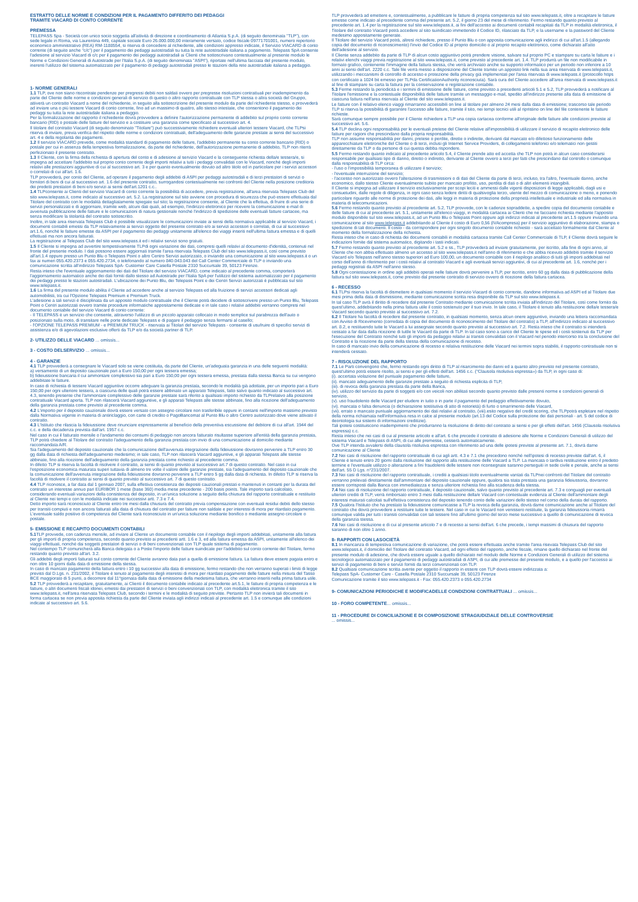ESTRATTO DELLE NORME E CONDIZIONI PER IL PAGAMENTO DIFFERITO DEI PEDAGGI
TRAMITE VIACARD DI CONTO CORRENTE
PREMESSA
TELEPASS Spa - Società con unico socio soggetta all'attività di direzione e coordinamento di Atlantia S.p.A. (di seguito denominata "TLP"), con sede legale in Roma, via Laurentina 449, capitale sociale Euro 26.000.000,00 interamente versato, codice fiscale 09771701001, numero repertorio economico amministrativo (REA) RM-1188554, si riserva di concedere al richiedente, alle condizioni appresso indicate, il Servizio VIACARD di conto corrente (di seguito anche "c/c") per il pagamento dei pedaggi autostradali su tutta la rete autostradale italiana a pagamento. Telepass SpA consente l'adesione al servizio Viacard di c/c per il pagamento dei pedaggi autostradali ai Clienti che sottoscrivano contestualmente al presente modulo le Norme e Condizioni Generali di Autostrade per l'Italia S.p.A. (di seguito denominata "ASPI"), riportate nell'ultima facciata del presente modulo, inerenti l'utilizzo del sistema automatizzato per il pagamento di pedaggi autostradali presso le stazioni della rete autostradale italiana a pedaggio.
1- NORME GENERALI
1.1 TLP, ove non siano riscontrate pendenze per pregressi debiti non saldati ovvero per pregresse risoluzioni contrattuali per inadempimento da parte del Cliente delle norme e condizioni generali di servizio di questo o altro rapporto contrattuale con TLP stessa o altra società del Gruppo, attiverà un contratto Viacard a nome del richiedente, in seguito alla sottoscrizione del presente modulo da parte del richiedente stesso, e provvederà ad inviare una o più tessere Viacard di conto corrente, fino ad un massimo di quattro, allo stesso intestate, che consentono il pagamento dei pedaggi su tutta la rete autostradale italiana a pedaggio.
Per la formalizzazione del rapporto il richiedente dovrà provvedere a definire l'autorizzazione permanente di addebito sul proprio conto corrente bancario (RID) o postale delle fatture del servizio e a costituire una garanzia come specificato al successivo art. 4.
Il titolare del contratto Viacard (di seguito denominato "Titolare") può successivamente richiedere eventuali ulteriori tessere Viacard, che TLPsi riserva di inviare, previa verifica del rispetto delle norme e condizioni contrattuali, dell'adeguamento delle garanzie prestate ai sensi del successivo art. 4 e della regolarità dei pagamenti.
1.2 Il servizio VIACARD prevede, come modalità standard di pagamento delle fatture, l'addebito permanente su conto corrente bancario (RID) o postale per cui in assenza della tempestiva formalizzazione, da parte del richiedente, dell'autorizzazione permanente di addebito, TLP non riterrà perfezionato il presente contratto.
1.3 Il Cliente, con la firma della richiesta di apertura del conto e di adesione al servizio Viacard e la conseguente richiesta della/e tessera/e, si impegna ad accettare l'addebito sul proprio conto corrente degli importi relativi a tutti i pedaggi convalidati con le Viacard, nonché degli importi relativi alle prestazioni aggiuntive di cui al successivo art. 3 e per quanto eventualmente dovuto ad altro titolo ed in particolare per i servizi accessori o correlati di cui all'art. 1.6.
TLP provvederà, per conto del Cliente, ad operare il pagamento degli addebiti di ASPI per pedaggi autostradali e di terzi prestatori di servizi o fornitori di beni di cui al successivo art. 1.6 del presente contratto, surrogandosi contestualmente nei confronti del Cliente nella posizione creditoria dei predetti prestatori di beni e/o servizi ai sensi dell'art.1201 c.c..
1.4 TLPconsente ai Clienti del servizio Viacard di conto corrente la possibilità di accedere, previa registrazione, all'area riservata Telepass Club del sito www.telepass.it, come indicato al successivo art. 5.2. La registrazione sul sito avviene con procedura di sicurezza che può essere effettuata dal Titolare del contratto con le modalità dettagliatamente spiegate sul sito; la registrazione consente, al Cliente che la effettua, di fruire di una serie di servizi personalizzati e di aggiornare, tramite web, alcuni dati quali, ad esempio, l'indirizzo elettronico per ricevere la comunicazione e-mail di avvenuta pubblicazione delle fatture e le comunicazioni di natura gestionale nonché l'indirizzo di spedizione delle eventuali fatture cartacee, ma senza modificare la titolarità del contratto sottoscritto.
Inoltre, in tale area riservata Telepass Club è possibile visualizzare le comunicazioni inviate ai sensi della normativa applicabile al servizio Viacard, i documenti contabili emessi da TLP relativamente ai servizi oggetto del presente contratto e/o ai servizi accessori o correlati, di cui al successivo art.1.6, nonché le fatture emesse da ASPI per il pagamento dei pedaggi unitamente all'elenco dei viaggi inseriti nell'ultima fattura emessa e di quelli effettuati ma non ancora fatturati.
La registrazione al Telepass Club del sito www.telepass.it ed i relativi servizi sono gratuiti.
1.5 Il Cliente si impegna ad avvertire tempestivamente TLPdi ogni variazione dei dati, compresi quelli relativi al documento d'identità, contenuti nel fronte del presente modulo. I dati possono essere aggiornati tramite l'area riservata Telepass Club del sito www.telepass.it, così come previsto all'art.1.4 oppure presso un Punto Blu o Telepass Point o altro Centro Servizi autorizzato, o inviando una comunicazione al sito www.telepass.it o un fax ai numeri 055.420.2373 e 055.420.2734, o telefonando al numero 840.043.043 del Call Center Commerciale di TLP o inviando una comunicazione scritta all'indirizzo Telepass SpA- Customer Care Casella Postale 2310 Succursale 39, 50123 Firenze.
Resta inteso che l'eventuale aggiornamento dei dati del Titolare del servizio VIACARD, come indicato al precedente comma, comporterà l'aggiornamento automatico anche dei dati forniti dallo stesso ad Autostrade per l'Italia SpA per l'utilizzo del sistema automatizzato per il pagamento dei pedaggi presso le stazioni autostradali. L'ubicazione dei Punto Blu, dei Telepass Point e dei Centri Servizi autorizzati è pubblicata sul sito www.telepass.it.
1.6 La firma del presente modulo abilita il Cliente ad accedere anche al servizio Telepass ed alla fruizione di servizi accessori dedicati agli automobilisti, tra cui l'Opzione Telepass Premium e Premium Truck.
L'adesione a tali servizi è disciplinata da un apposito modulo contrattuale che il Cliente potrà decidere di sottoscrivere presso un Punto Blu, Telepass Point o Centri autorizzati ovvero tramite procedure informatiche appositamente dedicate e in tale caso i relativi addebiti verranno compresi nel documento contabile del servizio Viacard di conto corrente:
- Il TELEPASS è un servizio che consente, attraverso l'utilizzo di un piccolo apparato collocato in modo semplice sul parabrezza dell'auto o posizionato sulla moto, di transitare nelle porte dedicate Telepass e di pagare il pedaggio senza fermarsi al casello;
- l'OPZIONE TELEPASS PREMIUM - e PREMIUM TRUCK - riservata ai Titolari del servizio Telepass - consente di usufruire di specifici servizi di assistenza e/o di agevolazioni esclusive offerti da TLP e/o da società partner di TLP.
2- UTILIZZO DELLE VIACARD ... omissis...
3 - COSTO DELSERVIZIO ... omissis...
4 - GARANZIE
4.1 TLP provvederà a consegnare le Viacard solo se viene costituita, da parte del Cliente, un'adeguata garanzia in una delle seguenti modalità:
a) versamento di un deposito cauzionale pari a Euro 150,00 per ogni tessera emessa;
b) fideiussione bancaria il cui ammontare complessivo sia pari a Euro 150,00 per ogni tessera emessa, prestata dalla stessa Banca su cui vengono addebitate le fatture.
In caso di richiesta di tessere Viacard aggiuntive occorre adeguare la garanzia prestata, secondo le modalità già adottate, per un importo pari a Euro 150,00 per ogni ulteriore tessera, a ciascuna delle quali potrà essere abbinato un apparato Telepass, fatto salvo quanto indicato al successivo art. 4.3, tenendo presente che l'ammontare complessivo delle garanzie prestate sarà riferito a qualsiasi importo richiesto da TLPrelativo alla posizione contrattuale Viacard aperta. TLP non rilascerà Viacard aggiuntive, e gli apparati Telepass alle stesse abbinate, fino alla ricezione dell'adeguamento della garanzia prestata come previsto al precedente comma.
4.2 L'importo per il deposito cauzionale dovrà essere versato con assegno circolare non trasferibile oppure in contanti nell'importo massimo previsto dalla Normativa vigente in materia di antiriclaggio, con carte di credito o PagoBancomat al Punto Blu o altro Centro autorizzato dove viene attivato il contratto.
4.3 L'Istituto che rilascia la fideiussione deve rinunciare espressamente al beneficio della preventiva escussione del debitore di cui all'art. 1944 del c.c. e della decadenza prevista dall'art. 1957 c.c.
Nel caso in cui il fatturato mensile o l'andamento dei consumi di pedaggio non ancora fatturato risultasse superiore all'entità della garanzia prestata, TLP potrà chiedere al Titolare del contratto l'adeguamento della garanzia prestata con invio di una comunicazione al domicilio mediante raccomandata A/R.
Sia l'adeguamento del deposito cauzionale che la comunicazione dell'avvenuta integrazione della fideiussione dovranno pervenire a TLP entro 30 gg dalla data di richiesta dell'adeguamento medesimo; in tale caso, TLP non rilascerà Viacard aggiuntive, e gli apparati Telepass alle stesse abbinate, fino alla ricezione dell'adeguamento della garanzia prestata come richiesto al precedente comma.
In difetto TLP si riserva la facoltà di risolvere il contratto, ai sensi di quanto previsto al successivo art.7 di questo contratto. Nel caso in cui l'esposizione economica maturata superi tuttavia di almeno tre volte il valore delle garanzie prestate, sia l'adeguamento del deposito cauzionale che la comunicazione dell'avvenuta integrazione della fideiussione dovranno pervenire a TLP entro 5 gg dalla data di richiesta. In difetto TLP si riserva la facoltà di risolvere il contratto ai sensi di quanto previsto al successivo art. 7 di questo contratto.
4.4 TLP riconosce, a far data dal 1 gennaio 2007, sulla effettiva consistenza dei depositi cauzionali prestati e mantenuti in contanti per la durata del contratto un interesse annuo pari EURIBOR 1 mese (base 360) media mese precedente - 200 basis points. Tale importo sarà calcolato, considerando eventuali variazioni della consistenza del deposito, in un'unica soluzione a seguito della chiusura del rapporto contrattuale e restituito al Cliente nei tempi e con le modalità indicate nei successivi artt. 7.3 e 7.4.
Detto importo sarà riconosciuto al Cliente entro tre mesi dalla chiusura del contratto previa compensazione con eventuali residui debiti dello stesso per transiti compiuti e non ancora fatturati alla data di chiusura del contratto per fatture non saldate e per interessi di mora per ritardato pagamento. L'eventuale saldo positivo di competenza del Cliente sarà riconosciuto in un'unica soluzione mediante bonifico o mediante assegno circolare o postale.
5- EMISSIONE E RECAPITO DOCUMENTI CONTABILI
5.1 TLP provvede, con cadenza mensile, ad inviare al Cliente un documento contabile con il riepilogo degli importi addebitati, unitamente alla fattura per gli importi di propria competenza, secondo quanto previsto ai precedenti artt. 1.6 e 3, ed alla fattura emessa da ASPI, unitamente all'elenco dei viaggi effettuati, nonché dai soggetti prestatori di servizi o di beni convenzionati con TLP quale sistema di pagamento.
Nel contempo TLP comunicherà alla Banca delegata o a Poste l'importo delle fatture suindicate per l'addebito sul conto corrente del Titolare, fermo restando quanto previsto all'art. 3.2.
Gli addebiti degli importi fatturati sul conto corrente del Cliente avranno data pari a quella di emissione fattura. La fattura deve essere pagata entro e non oltre 10 giorni dalla data di emissione della stessa.
In caso di mancato pagamento della fattura entro i 10 gg successivi alla data di emissione, fermo restando che non verranno superati i limiti di legge previsti dal D.Lgs. n. 231/2002, il Titolare è tenuto al pagamento degli interessi di mora per ritardato pagamento delle fatture nella misura del Tasso BCE maggiorato di 5 punti, a decorrere dal 11°giornata dalla data di emissione della medesima fattura, che verranno inseriti nella prima fattura utile.
5.2 TLP provvederà a recapitare, gratuitamente, ai Clienti il documento contabile indicato al precedente art.5.1, le fatture di propria competenza e le fatture, o altri documenti fiscali idonei, emessi dai prestatori di servizi o beni convenzionati con TLP, con modalità elettronica tramite il sito www.telepass.it, nell'area riservata Telepass Club, secondo i termini e le modalità di seguito previste. Pertanto TLP non invierà tali documenti in forma cartacea se non previa apposita richiesta da parte del Cliente inviata agli indirizzi indicati al precedente art. 1.5 e comunque alle condizioni indicate al successivo art. 5.6.
TLP provvederà ad emettere e, contestualmente, a pubblicare le fatture di propria competenza sul sito www.telepass.it, oltre a recapitare le fatture emesse come indicato al precedente comma del presente art. 5.2, il giorno 23 del mese di riferimento. Fermo restando quanto previsto al precedente art. 1.4 per la registrazione sul sito www.telepass.it, ai fini dell'accesso ai documenti contabili recapitati da TLP in modalità elettronica, il Titolare del contratto Viacard potrà accedere al sito suindicato immettendo il Codice ID, rilasciato da TLP, e la username e la password del Cliente medesimo appositamente generate.
Il Titolare del servizio Viacard potrà, altresì richiedere, presso il Punto Blu o con apposita comunicazione agli indirizzi di cui all'art.1.5 (allegando copia del documento di riconoscimento) l'invio del Codice ID al proprio domicilio o al proprio recapito elettronico, come dichiarato all'atto dell'adesione al servizio.
Il Cliente senza addebito da parte di TLP di alcun costo aggiuntivo potrà prendere visione, salvare sul proprio PC e stampare su carta le fatture e i relativi elenchi viaggi previa registrazione al sito www.telepass.it, come previsto al precedente art. 1.4. TLP produrrà un file non modificabile in formato grafico, contenente l'immagine della fattura stessa, che verrà archiviato anche su supporto informatico per un periodo non inferiore a 10 anni ai sensi dell'art. 2220 c.c. Tale file verrà messo a disposizione del Cliente tramite un apposito link nella sua area riservata di www.telepass.it, utilizzando i meccanismi di controllo di accesso e protezione della privacy già implementati per l'area riservata di www.telepass.it (protocollo https con certificato a 1024 bit emesso per TLPda CertificationAuthority riconosciuta). Sarà cura del Cliente accedere all'area riservata di www.telepass.it al fine di stampare su carta la fattura per la conservazione e registrazione contabile.
5.3 Ferme restando la periodicità e i termini di emissione delle fatture, come previsto a precedenti articoli 5.1 e 5.2, TLP provvederà a notificare al Titolare l'emissione e la contestuale disponibilità delle fatture tramite un messaggio e-mail, spedito all'indirizzo presente alla data di emissione di ciascuna fattura nell'area riservata al Cliente del sito www.telepass.it.
Le fatture con il relativo elenco viaggi rimarranno accessibili on line al titolare per almeno 24 mesi dalla data di emissione; trascorso tale periodo TLP si riserva la possibilità di garantire l'accesso alle fatture, tramite il sito, nei tempi tecnici utili al ripristino on line del file contenente le fatture richieste.
Sarà comunque sempre possibile per il Cliente richiedere a TLP una copia cartacea conforme all'originale delle fatture alle condizioni previste al successivo art. 5.6.
5.4 TLP declina ogni responsabilità per le eventuali pretese del Cliente relative all'impossibilità di utilizzare il servizio di recapito elettronico delle fatture per ragioni che prescindano dalla propria responsabilità.
TLP non assume responsabilità per danni, pretese o perdite, dirette o indirette, derivanti dal mancato e/o difettoso funzionamento delle apparecchiature elettroniche del Cliente o di terzi, inclusi gli Internet Service Providers, di collegamenti telefonici e/o telematici non gestiti direttamente da TLP o da persone di cui questa debba rispondere.
5.5 Fermo restando quanto indicato al precedente articolo 5.4, il Cliente prende atto ed accetta che TLP non potrà in alcun caso considerarsi responsabile per qualsiasi tipo di danno, diretto o indiretto, derivante al Cliente ovvero a terzi per fatti che prescindano dal controllo o comunque dalla responsabilità di TLP circa:
- l'uso o l'impossibilità temporanea di utilizzare il servizio;
- l'eventuale interruzione del servizio;
- l'accesso non autorizzato ovvero l'alterazione di trasmissioni o di dati del Cliente da parte di terzi, incluso, tra l'altro, l'eventuale danno, anche economico, dallo stesso Cliente eventualmente subito per mancato profitto, uso, perdita di dati o di altri elementi intangibili.
Il Cliente si impegna ad utilizzare il servizio esclusivamente per scopi leciti e ammessi dalle vigenti disposizioni di legge applicabili, dagli usi e consuetudini, dalle regole di diligenza, in ogni caso senza ledere diritti di qualsivoglia terzo, utente del mezzo di comunicazione o meno, e ponendo particolare riguardo alle norme di protezione dei dati, alle leggi in materia di protezione della proprietà intellettuale e industriale ed alla normativa in materia di telecomunicazioni.
5.6 Fermo restando quanto previsto al precedente art. 5.2, TLP provvede, con le cadenze sopraddette, a spedire copia del documento contabile e delle fatture di cui al precedente art. 5.1, unitamente all'elenco viaggi, in modalità cartacea ai Clienti che ne facciano richiesta mediante l'apposito modulo disponibile sul sito www.telepass.it, ad un Punto Blu o Telepass Point oppure agli indirizzi indicati al precedente art.1.5 oppure inviando una comunicazione al sito www.telepass.it addebitando al Cliente il costo di Euro 0,56 (IVAcompresa) per il servizio aggiuntivo di elaborazione, stampa e spedizione di tali documenti. Il costo - da corrispondere per ogni singolo documento contabile richiesto - sarà accettato formalmente dal Cliente al momento della formalizzazione della richiesta.
Resta inteso che in caso di richiesta dei documenti contabili in modalità cartacea tramite Call Center Commerciale di TLP, il Cliente dovrà seguire le indicazioni fornite dal sistema automatico, digitando i tasti indicati.
5.7 Fermo restando quanto previsto al precedente art. 5.2 e ss., TLP provvederà ad inviare gratuitamente, per iscritto, alla fine di ogni anno, al Cliente che non abbia effettuato almeno un accesso al sito www.telepass.it nell'anno di riferimento e che abbia ricevuto addebiti tramite il servizio Viacard e/o Telepass nell'anno stesso superiori ad Euro 100,00, un documento contabile con il riepilogo analitico di tutti gli importi addebitati nel corso dell'anno di riferimento per i costi relativi al contratto Viacard e agli eventuali servizi aggiuntivi, di cui al precedente art. 1.6, nonché per i pedaggi registrati da ASPI nell'anno stesso.
5.8 Ogni contestazione in ordine agli addebiti operati nelle fatture dovrà pervenire a TLP, per iscritto, entro 60 gg dalla data di pubblicazione della fattura sul sito www.telepass.it, come previsto dal presente contratto di servizio ovvero di ricezione della fattura cartacea.
6 - RECESSO
6.1 TLPsi riserva la facoltà di dismettere in qualsiasi momento il servizio Viacard di conto corrente, dandone informativa ad ASPI ed al Titolare due mesi prima della data di dismissione, mediante comunicazione scritta resa disponibile da TLP sul sito www.telepass.it.
In tal caso TLP avrà il diritto di recedere dal presente Contratto mediante comunicazione scritta inviata all'indirizzo del Titolare, così come fornito da quest'ultimo, addebitando nella prima fattura utile il costo sostenuto per il suo invio. In tale caso, il Titolare è tenuto alla restituzione della/e tessera/e Viacard secondo quanto previsto al successivo art. 7.2.
6.2 Il Titolare ha facoltà di recedere dal presente contratto, in qualsiasi momento, senza alcun onere aggiuntivo, inviando una lettera raccomandata con Avviso di Ricevimento (corredata di copia del documento di riconoscimento del Titolare del contratto) a TLP, all'indirizzo indicato al successivo art. 8.2, e restituendo tutte le Viacard a lui assegnate secondo quanto previsto al successivo art. 7.2. Resta inteso che il contratto si intenderà cessato a far data dalla ricezione di tuttle le Viacard da parte di TLP. In tal caso sono a carico del Cliente le spese ed i costi sostenuti da TLP per l'esecuzione del Contratto nonché tutti gli importi da pedaggio relativi ai transiti convalidati con il Viacard nel periodo intercorso tra la conclusione del Contratto e la ricezione da parte della stessa della comunicazione di recesso.
In caso di mancato invio della comunicazione di recesso e relativa restituzione delle Viacard nei termini sopra stabiliti, il rapporto contrattuale non si intenderà cessato.
7 - RISOLUZIONE DEL RAPPORTO
7.1 Le Parti convengono che, fermo restando ogni diritto di TLP al risarcimento dei danni ed a quanto altro previsto nel presente contratto, quest'ultimo potrà essere risolto, ai sensi e per gli effetti dell'art. 1456 c.c. ("Clausola risolutiva espressa») da TLP, in ogni caso di:
(i). accertata violazione del puntuale pagamento delle fatture,
(ii). mancato adeguamento delle garanzie prestate a seguito di richiesta esplicita di TLP,
(iii). di revoca della garanzia prestata da parte della Banca,
(iv). utilizzo del servizio da parte di soggetti e/o con veicoli non abilitati secondo quanto previsto dalle presenti norme e condizioni generali di servizio,
(v). uso fraudolento delle Viacard per eludere in tutto o in parte il pagamento del pedaggio effettivamente dovuto,
(vi). mancata o falsa denuncia (o dichiarazione sostitutiva di atto di notorietà) di furto o smarrimento delle Viacard,
(vii). errato o mancato puntuale aggiornamento dei dati relativi al contratto, (viii).esito negativo del credit scoring, che TLPpotrà espletare nel rispetto della norma richiamata nell'informativa resa in calce al presente modulo (art.13 del Codice sulla protezione dei dati personali - art. 5 del codice di deontologia sui sistemi di informazioni creditizie).
Tali ipotesi costituiscono inadempimenti che produrranno la risoluzione di diritto del contratto ai sensi e per gli effetti dell'art. 1456 (Clausola risolutiva espressa) c.c.
Resta inteso che nei casi di cui al presente articolo e all'art. 6 che precede il contratto di adesione alle Norme e Condizioni Generali di utilizzo del sistema Viacard e Telepass di ASPI, di cui alle premesse, cesserà automaticamente.
Ove TLP intenda avvalersi della clausola risolutiva espressa con riferimento ad una delle ipotesi previste al presente art. 7.1, dovrà darne comunicazione al Cliente
7.2 Nei casi di risoluzione del rapporto contrattuale di cui agli artt. 4.3 e 7.1 che precedono nonché nell'ipotesi di recesso previste dall'art. 6, il Cliente è tenuto entro 20 giorni dalla risoluzione del rapporto alla restituzione delle Viacard a TLP. La mancata o tardiva restituzione entro il predetto termine e l'eventuale utilizzo o alterazione a fini fraudolenti delle tessere non riconsegnate saranno perseguiti in sede civile e penale, anche ai sensi dell'art. 55 D Lgs. n°231/2007.
7.3 Nei casi di risoluzione del rapporto contrattuale, i crediti a qualsiasi titolo eventualmente vantati da TLPnei confronti del Titolare del contratto verranno prelevati direttamente dall'ammontare del deposito cauzionale oppure, qualora sia stata prestata una garanzia fideiussoria, dovranno essere corrisposti dalla Banca con immediatezza e senza ulteriore richiesta fino alla scadenza della stessa.
7.4 Nei casi di risoluzione del rapporto contrattuale, il deposito cauzionale, salvo quanto previsto al precedente art. 7.3 e conguagli per eventuali ulteriori crediti di TLP, verrà rimborsato entro 3 mesi dalla restituzione della/e Viacard con contestuale evidenza al Cliente dell'ammontare degli interessi maturati calcolati sull'effettiva consistenza del deposito tenendo conto delle variazioni dello stesso nel corso della durata del rapporto.
7.5 Qualora l'Istituto che ha prestato la fideiussione comunicasse a TLP la revoca della garanzia, dovrà darne comunicazione anche al Titolare del contratto che dovrà provvedere a restituire tutte le tessere. Nel caso in cui le Viacard non venissero restituite, la garanzia fideiussoria rimarrà comunque valida per tutti i transiti convalidati con tali tessere fino all'ultimo giorno del terzo mese successivo a quello di comunicazione di revoca della garanzia stessa.
7.6 Nei casi di risoluzione e di cui al presente articolo 7 e di recesso ai sensi dell'art. 6 che precede, i tempi massimi di chiusura del rapporto saranno di non oltre 1 anno.
8- RAPPORTI CON LASOCIETÀ
8.1 In mancanza di tempestiva comunicazione di variazione, che potrà essere effettuata anche tramite l'area risevata Telepass Club del sito www.telepass.it, il domicilio del Titolare del contratto Viacard, ad ogni effetto del rapporto, anche fiscale, rimane quello dichiarato nel fronte del presente modulo di adesione, che dovrà essere uguale a quello dichiarato nel modulo delle Norme e Condizioni Generali di utilizzo del sistema tecnologico automatizzato per il pagamento di pedaggi autostradali di ASPI, di cui alle premesse del presente modulo, e a quello per l'accesso ai servizi di pagamento di beni e servizi forniti da terzi convenzionati con TLP.
8.2 Qualsiasi comunicazione scritta avente per oggetto il rapporto in essere con TLP dovrà essere indirizzata a:
Telepass SpA- Customer Care - Casella Postale 2310 Succursale 39, 50123 Firenze
Comunicazione tramite il sito www.telepass.it - Fax: 055.420.2373 o 055.420.2734
9- COMUNICAZIONI PERIODICHE E MODIFICADELLE CONDIZIONI CONTRATTUALI ... omissis...
10 - FORO COMPETENTE... omissis...
11 - PROCEDURE DI CONCILIAZIONE E DI COMPOSIZIONE STRAGIUDIZIALE DELLE CONTROVERSIE
... omissis...